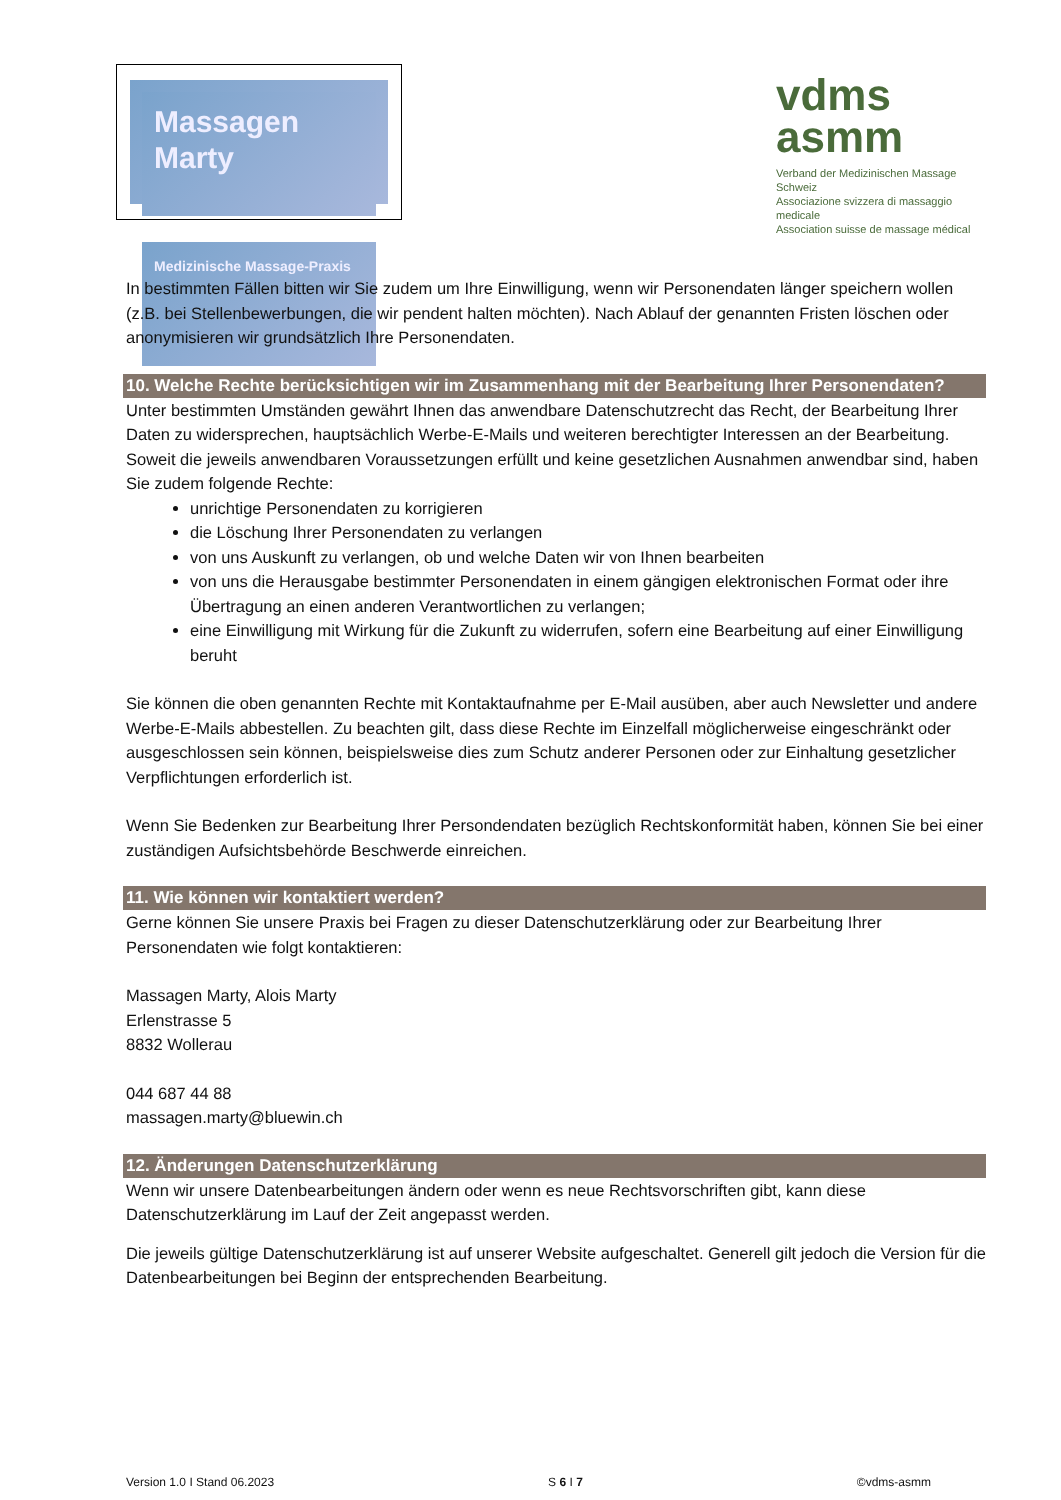Massagen Marty
Medizinische Massage-Praxis
vdms
asmm
Verband der Medizinischen Massage Schweiz
Associazione svizzera di massaggio medicale
Association suisse de massage médical
In bestimmten Fällen bitten wir Sie zudem um Ihre Einwilligung, wenn wir Personendaten länger speichern wollen (z.B. bei Stellenbewerbungen, die wir pendent halten möchten). Nach Ablauf der genannten Fristen löschen oder anonymisieren wir grundsätzlich Ihre Personendaten.
10. Welche Rechte berücksichtigen wir im Zusammenhang mit der Bearbeitung Ihrer Personendaten?
Unter bestimmten Umständen gewährt Ihnen das anwendbare Datenschutzrecht das Recht, der Bearbeitung Ihrer Daten zu widersprechen, hauptsächlich Werbe-E-Mails und weiteren berechtigter Interessen an der Bearbeitung.
Soweit die jeweils anwendbaren Voraussetzungen erfüllt und keine gesetzlichen Ausnahmen anwendbar sind, haben Sie zudem folgende Rechte:
unrichtige Personendaten zu korrigieren
die Löschung Ihrer Personendaten zu verlangen
von uns Auskunft zu verlangen, ob und welche Daten wir von Ihnen bearbeiten
von uns die Herausgabe bestimmter Personendaten in einem gängigen elektronischen Format oder ihre Übertragung an einen anderen Verantwortlichen zu verlangen;
eine Einwilligung mit Wirkung für die Zukunft zu widerrufen, sofern eine Bearbeitung auf einer Einwilligung beruht
Sie können die oben genannten Rechte mit Kontaktaufnahme per E-Mail ausüben, aber auch Newsletter und andere Werbe-E-Mails abbestellen. Zu beachten gilt, dass diese Rechte im Einzelfall möglicherweise eingeschränkt oder ausgeschlossen sein können, beispielsweise dies zum Schutz anderer Personen oder zur Einhaltung gesetzlicher Verpflichtungen erforderlich ist.
Wenn Sie Bedenken zur Bearbeitung Ihrer Persondendaten bezüglich Rechtskonformität haben, können Sie bei einer zuständigen Aufsichtsbehörde Beschwerde einreichen.
11. Wie können wir kontaktiert werden?
Gerne können Sie unsere Praxis bei Fragen zu dieser Datenschutzerklärung oder zur Bearbeitung Ihrer Personendaten wie folgt kontaktieren:
Massagen Marty, Alois Marty
Erlenstrasse 5
8832 Wollerau
044 687 44 88
massagen.marty@bluewin.ch
12. Änderungen Datenschutzerklärung
Wenn wir unsere Datenbearbeitungen ändern oder wenn es neue Rechtsvorschriften gibt, kann diese Datenschutzerklärung im Lauf der Zeit angepasst werden.
Die jeweils gültige Datenschutzerklärung ist auf unserer Website aufgeschaltet. Generell gilt jedoch die Version für die Datenbearbeitungen bei Beginn der entsprechenden Bearbeitung.
Version 1.0 I Stand 06.2023 S 6 I 7 ©vdms-asmm